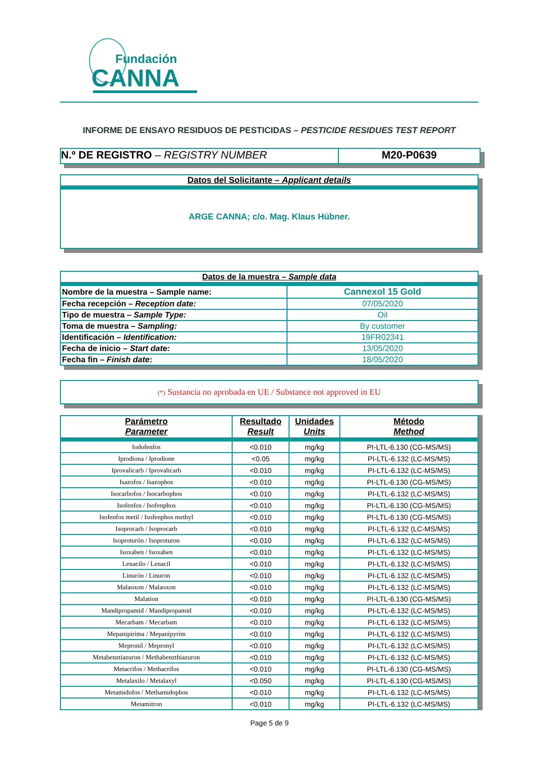Fundación
CANNA
INFORME DE ENSAYO RESIDUOS DE PESTICIDAS – PESTICIDE RESIDUES TEST REPORT
N.º DE REGISTRO – REGISTRY NUMBER M20-P0639
Datos del Solicitante – Applicant details
ARGE CANNA; c/o. Mag. Klaus Hübner.
| Datos de la muestra – Sample data | |
| Nombre de la muestra – Sample name: | Cannexol 15 Gold |
| Fecha recepción – Reception date: | 07/05/2020 |
| Tipo de muestra – Sample Type: | Oil |
| Toma de muestra – Sampling: | By customer |
| Identificación – Identification: | 19FR02341 |
| Fecha de inicio – Start date: | 13/05/2020 |
| Fecha fin – Finish date : | 18/05/2020 |
(*) Sustancia no aprobada en UE / Substance not approved in EU
| Parámetro Parameter | Resultado Result | Unidades Units | Método Method |
| --- | --- | --- | --- |
| Iodofenfos | <0.010 | mg/kg | PI-LTL-6.130 (CG-MS/MS) |
| Iprodiona / Iprodione | <0.05 | mg/kg | PI-LTL-6.132 (LC-MS/MS) |
| Iprovalicarb / Iprovalicarb | <0.010 | mg/kg | PI-LTL-6.132 (LC-MS/MS) |
| Isazofos / Isazophos | <0.010 | mg/kg | PI-LTL-6.130 (CG-MS/MS) |
| Isocarbofos / Isocarbophos | <0.010 | mg/kg | PI-LTL-6.132 (LC-MS/MS) |
| Isofenfos / Isofenphos | <0.010 | mg/kg | PI-LTL-6.130 (CG-MS/MS) |
| Isofenfos metil / Isofenphos methyl | <0.010 | mg/kg | PI-LTL-6.130 (CG-MS/MS) |
| Isoprocarb / Isoprocarb | <0.010 | mg/kg | PI-LTL-6.132 (LC-MS/MS) |
| Isoproturón / Isoproturon | <0.010 | mg/kg | PI-LTL-6.132 (LC-MS/MS) |
| Isoxaben / Isoxaben | <0.010 | mg/kg | PI-LTL-6.132 (LC-MS/MS) |
| Lenacilo / Lenacil | <0.010 | mg/kg | PI-LTL-6.132 (LC-MS/MS) |
| Linurón / Linuron | <0.010 | mg/kg | PI-LTL-6.132 (LC-MS/MS) |
| Malaoxon / Malaoxon | <0.010 | mg/kg | PI-LTL-6.132 (LC-MS/MS) |
| Malation | <0.010 | mg/kg | PI-LTL-6.130 (CG-MS/MS) |
| Mandipropamid / Mandipropamid | <0.010 | mg/kg | PI-LTL-6.132 (LC-MS/MS) |
| Mecarbam / Mecarbam | <0.010 | mg/kg | PI-LTL-6.132 (LC-MS/MS) |
| Mepanipirima / Mepanipyrim | <0.010 | mg/kg | PI-LTL-6.132 (LC-MS/MS) |
| Mepronil / Mepronyl | <0.010 | mg/kg | PI-LTL-6.132 (LC-MS/MS) |
| Metabenztiazuron / Methabenzthiazuron | <0.010 | mg/kg | PI-LTL-6.132 (LC-MS/MS) |
| Metacrifos / Methacrifos | <0.010 | mg/kg | PI-LTL-6.130 (CG-MS/MS) |
| Metalaxilo / Metalaxyl | <0.050 | mg/kg | PI-LTL-6.130 (CG-MS/MS) |
| Metamidofos / Methamidophos | <0.010 | mg/kg | PI-LTL-6.132 (LC-MS/MS) |
| Metamitron | <0.010 | mg/kg | PI-LTL-6.132 (LC-MS/MS) |
Page 5 de 9